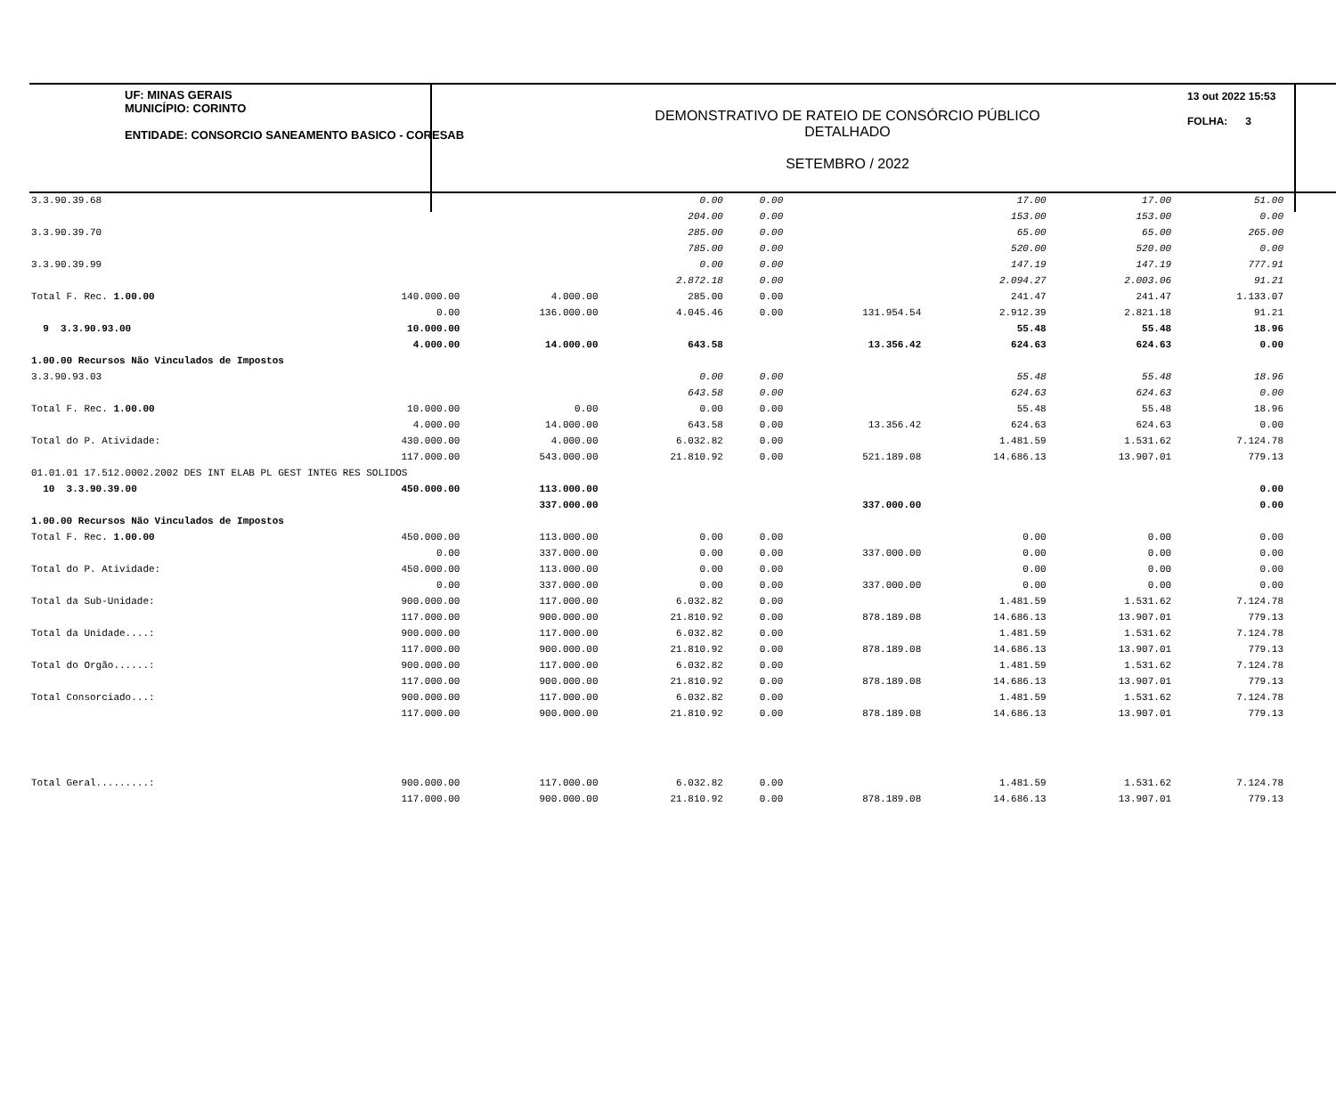UF: MINAS GERAIS
MUNICÍPIO: CORINTO
ENTIDADE: CONSORCIO SANEAMENTO BASICO - CORESAB
DEMONSTRATIVO DE RATEIO DE CONSÓRCIO PÚBLICO
DETALHADO
SETEMBRO / 2022
13 out 2022 15:53
FOLHA: 3
| 3.3.90.39.68 | | | 0.00 | 0.00 | | 17.00 | 17.00 | 51.00 |
| | | | 204.00 | 0.00 | | 153.00 | 153.00 | 0.00 |
| 3.3.90.39.70 | | | 285.00 | 0.00 | | 65.00 | 65.00 | 265.00 |
| | | | 785.00 | 0.00 | | 520.00 | 520.00 | 0.00 |
| 3.3.90.39.99 | | | 0.00 | 0.00 | | 147.19 | 147.19 | 777.91 |
| | | | 2.872.18 | 0.00 | | 2.094.27 | 2.003.06 | 91.21 |
| Total F. Rec. 1.00.00 | 140.000.00 | 4.000.00 | 285.00 | 0.00 | | 241.47 | 241.47 | 1.133.07 |
| | 0.00 | 136.000.00 | 4.045.46 | 0.00 | 131.954.54 | 2.912.39 | 2.821.18 | 91.21 |
| 9 3.3.90.93.00 | 10.000.00 | | | | | 55.48 | 55.48 | 18.96 |
| | 4.000.00 | 14.000.00 | 643.58 | | 13.356.42 | 624.63 | 624.63 | 0.00 |
| 1.00.00 Recursos Não Vinculados de Impostos | | | | | | | | |
| 3.3.90.93.03 | | | 0.00 | 0.00 | | 55.48 | 55.48 | 18.96 |
| | | | 643.58 | 0.00 | | 624.63 | 624.63 | 0.00 |
| Total F. Rec. 1.00.00 | 10.000.00 | 0.00 | 0.00 | 0.00 | | 55.48 | 55.48 | 18.96 |
| | 4.000.00 | 14.000.00 | 643.58 | 0.00 | 13.356.42 | 624.63 | 624.63 | 0.00 |
| Total do P. Atividade: | 430.000.00 | 4.000.00 | 6.032.82 | 0.00 | | 1.481.59 | 1.531.62 | 7.124.78 |
| | 117.000.00 | 543.000.00 | 21.810.92 | 0.00 | 521.189.08 | 14.686.13 | 13.907.01 | 779.13 |
| 01.01.01 17.512.0002.2002 DES INT ELAB PL GEST INTEG RES SOLIDOS | | | | | | | | |
| 10 3.3.90.39.00 | 450.000.00 | 113.000.00 | | | | | | 0.00 |
| | | 337.000.00 | | | 337.000.00 | | | 0.00 |
| 1.00.00 Recursos Não Vinculados de Impostos | | | | | | | | |
| Total F. Rec. 1.00.00 | 450.000.00 | 113.000.00 | 0.00 | 0.00 | | 0.00 | 0.00 | 0.00 |
| | 0.00 | 337.000.00 | 0.00 | 0.00 | 337.000.00 | 0.00 | 0.00 | 0.00 |
| Total do P. Atividade: | 450.000.00 | 113.000.00 | 0.00 | 0.00 | | 0.00 | 0.00 | 0.00 |
| | 0.00 | 337.000.00 | 0.00 | 0.00 | 337.000.00 | 0.00 | 0.00 | 0.00 |
| Total da Sub-Unidade: | 900.000.00 | 117.000.00 | 6.032.82 | 0.00 | | 1.481.59 | 1.531.62 | 7.124.78 |
| | 117.000.00 | 900.000.00 | 21.810.92 | 0.00 | 878.189.08 | 14.686.13 | 13.907.01 | 779.13 |
| Total da Unidade....: | 900.000.00 | 117.000.00 | 6.032.82 | 0.00 | | 1.481.59 | 1.531.62 | 7.124.78 |
| | 117.000.00 | 900.000.00 | 21.810.92 | 0.00 | 878.189.08 | 14.686.13 | 13.907.01 | 779.13 |
| Total do Orgão......: | 900.000.00 | 117.000.00 | 6.032.82 | 0.00 | | 1.481.59 | 1.531.62 | 7.124.78 |
| | 117.000.00 | 900.000.00 | 21.810.92 | 0.00 | 878.189.08 | 14.686.13 | 13.907.01 | 779.13 |
| Total Consorciado...: | 900.000.00 | 117.000.00 | 6.032.82 | 0.00 | | 1.481.59 | 1.531.62 | 7.124.78 |
| | 117.000.00 | 900.000.00 | 21.810.92 | 0.00 | 878.189.08 | 14.686.13 | 13.907.01 | 779.13 |
| Total Geral.........: | 900.000.00 | 117.000.00 | 6.032.82 | 0.00 | | 1.481.59 | 1.531.62 | 7.124.78 |
| | 117.000.00 | 900.000.00 | 21.810.92 | 0.00 | 878.189.08 | 14.686.13 | 13.907.01 | 779.13 |